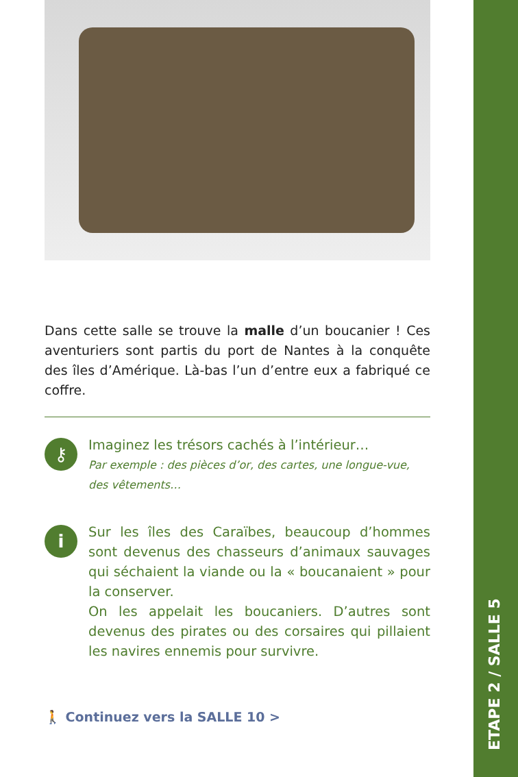ETAPE 2 / SALLE 5
Dans cette salle se trouve la malle d’un boucanier ! Ces aventuriers sont partis du port de Nantes à la conquête des îles d’Amérique. Là-bas l’un d’entre eux a fabriqué ce coffre.
⚷
Imaginez les trésors cachés à l’intérieur…
Par exemple : des pièces d’or, des cartes, une longue-vue, des vêtements…
i
Sur les îles des Caraïbes, beaucoup d’hommes sont devenus des chasseurs d’animaux sauvages qui séchaient la viande ou la « boucanaient » pour la conserver.
On les appelait les boucaniers. D’autres sont devenus des pirates ou des corsaires qui pillaient les navires ennemis pour survivre.
🚶 Continuez vers la SALLE 10 >